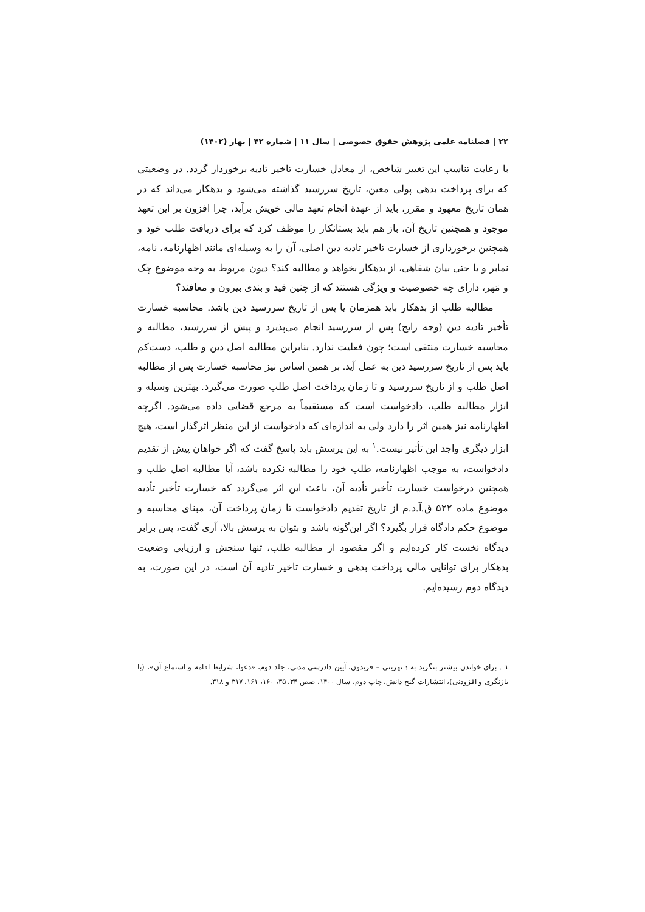۲۲ | فصلنامه علمی پژوهش حقوق خصوصی | سال ۱۱ | شماره ۴۲ | بهار (۱۴۰۲)
با رعایت تناسب این تغییر شاخص، از معادل خسارت تاخیر تادیه برخوردار گردد. در وضعیتی که برای پرداخت بدهی پولی معین، تاریخ سررسید گذاشته می‌شود و بدهکار می‌داند که در همان تاریخ معهود و مقرر، باید از عهدهٔ انجام تعهد مالی خویش برآید، چرا افزون بر این تعهد موجود و همچنین تاریخ آن، باز هم باید بستانکار را موظف کرد که برای دریافت طلب خود و همچنین برخورداری از خسارت تاخیر تادیه دین اصلی، آن را به وسیله‌ای مانند اظهارنامه، نامه، نمابر و یا حتی بیان شفاهی، از بدهکار بخواهد و مطالبه کند؟ دیون مربوط به وجه موضوع چک و مَهر، دارای چه خصوصیت و ویژگی هستند که از چنین قید و بندی بیرون و معافند؟
مطالبه طلب از بدهکار باید همزمان یا پس از تاریخ سررسید دین باشد. محاسبه خسارت تأخیر تادیه دین (وجه رایج) پس از سررسید انجام می‌پذیرد و پیش از سررسید، مطالبه و محاسبه خسارت منتفی است؛ چون فعلیت ندارد. بنابراین مطالبه اصل دین و طلب، دست‌کم باید پس از تاریخ سررسید دین به عمل آید. بر همین اساس نیز محاسبه خسارت پس از مطالبه اصل طلب و از تاریخ سررسید و تا زمان پرداخت اصل طلب صورت می‌گیرد. بهترین وسیله و ابزار مطالبه طلب، دادخواست است که مستقیماً به مرجع قضایی داده می‌شود. اگرچه اظهارنامه نیز همین اثر را دارد ولی به اندازه‌ای که دادخواست از این منظر اثرگذار است، هیچ ابزار دیگری واجد این تأثیر نیست.<sup>۱</sup> به این پرسش باید پاسخ گفت که اگر خواهان پیش از تقدیم دادخواست، به موجب اظهارنامه، طلب خود را مطالبه نکرده باشد، آیا مطالبه اصل طلب و همچنین درخواست خسارت تأخیر تأدیه آن، باعث این اثر می‌گردد که خسارت تأخیر تأدیه موضوع ماده ۵۲۲ ق.آ.د.م از تاریخ تقدیم دادخواست تا زمان پرداخت آن، مبنای محاسبه و موضوع حکم دادگاه قرار بگیرد؟ اگر این‌گونه باشد و بتوان به پرسش بالا، آری گفت، پس برابر دیدگاه نخست کار کرده‌ایم و اگر مقصود از مطالبه طلب، تنها سنجش و ارزیابی وضعیت بدهکار برای توانایی مالی پرداخت بدهی و خسارت تاخیر تادیه آن است، در این صورت، به دیدگاه دوم رسیده‌ایم.
۱ . برای خواندن بیشتر بنگرید به : نهرینی – فریدون، آیین دادرسی مدنی، جلد دوم، «دعوا، شرایط اقامه و استماع آن»، (با بازنگری و افزودنی)، انتشارات گنج دانش، چاپ دوم، سال ۱۴۰۰، صص ۳۴، ۳۵، ۱۶۰، ۱۶۱، ۳۱۷ و ۳۱۸.